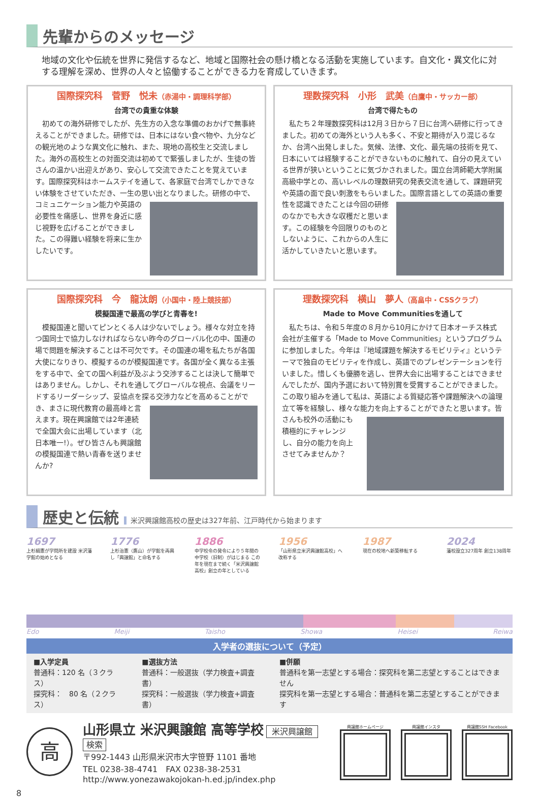先輩からのメッセージ
地域の文化や伝統を世界に発信するなど、地域と国際社会の懸け橋となる活動を実施しています。自文化・異文化に対する理解を深め、世界の人々と協働することができる力を育成していきます。
国際探究科　菅野　悦未（赤湯中・調理科学部）
台湾での貴重な体験
初めての海外研修でしたが、先生方の入念な準備のおかげで無事終えることができました。研修では、日本にはない食べ物や、九分などの観光地のような異文化に触れ、また、現地の高校生と交流しました。海外の高校生との対面交流は初めてで緊張しましたが、生徒の皆さんの温かい出迎えがあり、安心して交流できたことを覚えています。国際探究科はホームステイを通して、各家庭で台湾でしかできない体験をさせていただき、一生の思い出となりました。 研修の中で、コミュニケーション能力や英語の必要性を痛感し、世界を身近に感じ視野を広げることができました。この得難い経験を将来に生かしたいです。
理数探究科　小形　武美（白鷹中・サッカー部）
台湾で得たもの
私たち２年理数探究科は12月３日から７日に台湾へ研修に行ってきました。初めての海外という人も多く、不安と期待が入り混じるなか、台湾へ出発しました。気候、法律、文化、最先端の技術を見て、日本にいては経験することができないものに触れて、自分の見えている世界が狭いということに気づかされました。国立台湾師範大学附属高級中学との、高いレベルの理数研究の発表交流を通して、課題研究や英語の面で良い刺激をもらいました。 国際言語としての英語の重要性を認識できたことは今回の研修のなかでも大きな収穫だと思います。この経験を今回限りのものとしないように、これからの人生に活かしていきたいと思います。
国際探究科　今　龍汰朗（小国中・陸上競技部）
模擬国連で最高の学びと青春を!
模擬国連と聞いてピンとくる人は少ないでしょう。様々な対立を持つ国同士で協力しなければならない昨今のグローバル化の中、国連の場で問題を解決することは不可欠です。その国連の場を私たちが各国大使になりきり、模擬するのが模擬国連です。各国が全く異なる主張をする中で、全ての国へ利益が及ぶよう交渉することは決して簡単ではありません。しかし、それを通してグローバルな視点、会議をリードするリーダーシップ、妥協点を探る交渉力などを高めることができ、 まさに現代教育の最高峰と言えます。現在興譲館では2年連続で全国大会に出場しています（北日本唯一!）。ぜひ皆さんも興譲館の模擬国連で熱い青春を送りませんか?
理数探究科　横山　夢人（高畠中・CSSクラブ）
Made to Move Communitiesを通して
私たちは、令和５年度の８月から10月にかけて日本オーチス株式会社が主催する「Made to Move Communities」というプログラムに参加しました。今年は『地域課題を解決するモビリティ』というテーマで独自のモビリティを作成し、英語でのプレゼンテーションを行いました。惜しくも優勝を逃し、世界大会に出場することはできませんでしたが、国内予選において特別賞を受賞することができました。この取り組みを通して私は、英語による質疑応答や課題解決への論理立て等を経験し、様々な能力を 向上することができたと思います。皆さんも校外の活動にも積極的にチャレンジし、自分の能力を向上させてみませんか？
歴史と伝統 米沢興譲館高校の歴史は327年前、江戸時代から始まります
1697
上杉綱憲が学問所を建設 米沢藩学館の始めとなる
1776
上杉治憲（鷹山）が学館を再興し「興譲館」と命名する
1886
中学校令の発令により５年間の中学校（旧制）がはじまる この年を現在まで続く「米沢興譲館高校」創立の年としている
1956
「山形県立米沢興譲館高校」へ改称する
1987
現在の校地へ新築移転する
2024
藩校設立327周年 創立138周年
Edo Meiji Taisho Showa Heisei Reiwa
入学者の選抜について（予定）
■入学定員
普通科：120 名（３クラス）
探究科：　80 名（２クラス）
■選抜方法
普通科：一般選抜（学力検査+調査書）
探究科：一般選抜（学力検査+調査書）
■併願
普通科を第一志望とする場合：探究科を第二志望とすることはできません
探究科を第一志望とする場合：普通科を第二志望とすることができます
高
山形県立 米沢興譲館 高等学校 米沢興譲館 検索
〒992-1443 山形県米沢市大字笹野 1101 番地
TEL 0238-38-4741　FAX 0238-38-2531
http://www.yonezawakojokan-h.ed.jp/index.php
興譲館ホームページ 興譲館インスタ 興譲館SSH Facebook
8